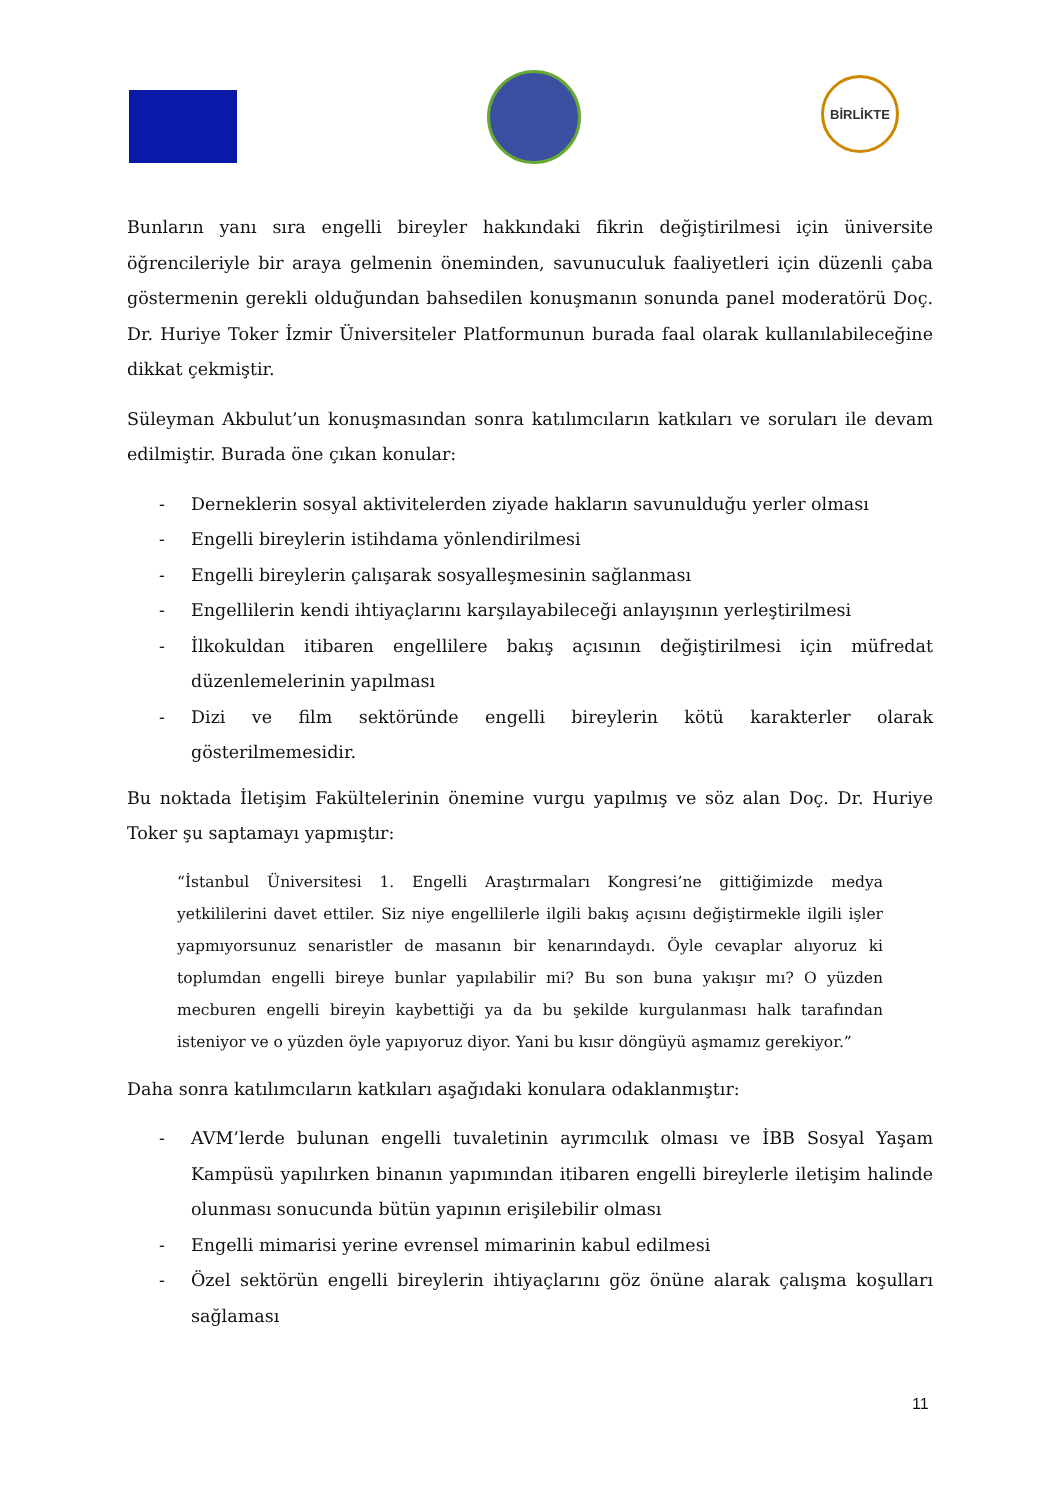BİRLİKTE
Bunların yanı sıra engelli bireyler hakkındaki fikrin değiştirilmesi için üniversite öğrencileriyle bir araya gelmenin öneminden, savunuculuk faaliyetleri için düzenli çaba göstermenin gerekli olduğundan bahsedilen konuşmanın sonunda panel moderatörü Doç. Dr. Huriye Toker İzmir Üniversiteler Platformunun burada faal olarak kullanılabileceğine dikkat çekmiştir.
Süleyman Akbulut’un konuşmasından sonra katılımcıların katkıları ve soruları ile devam edilmiştir. Burada öne çıkan konular:
- Derneklerin sosyal aktivitelerden ziyade hakların savunulduğu yerler olması
- Engelli bireylerin istihdama yönlendirilmesi
- Engelli bireylerin çalışarak sosyalleşmesinin sağlanması
- Engellilerin kendi ihtiyaçlarını karşılayabileceği anlayışının yerleştirilmesi
- İlkokuldan itibaren engellilere bakış açısının değiştirilmesi için müfredat düzenlemelerinin yapılması
- Dizi ve film sektöründe engelli bireylerin kötü karakterler olarak gösterilmemesidir.
Bu noktada İletişim Fakültelerinin önemine vurgu yapılmış ve söz alan Doç. Dr. Huriye Toker şu saptamayı yapmıştır:
“İstanbul Üniversitesi 1. Engelli Araştırmaları Kongresi’ne gittiğimizde medya yetkililerini davet ettiler. Siz niye engellilerle ilgili bakış açısını değiştirmekle ilgili işler yapmıyorsunuz senaristler de masanın bir kenarındaydı. Öyle cevaplar alıyoruz ki toplumdan engelli bireye bunlar yapılabilir mi? Bu son buna yakışır mı? O yüzden mecburen engelli bireyin kaybettiği ya da bu şekilde kurgulanması halk tarafından isteniyor ve o yüzden öyle yapıyoruz diyor. Yani bu kısır döngüyü aşmamız gerekiyor.”
Daha sonra katılımcıların katkıları aşağıdaki konulara odaklanmıştır:
- AVM’lerde bulunan engelli tuvaletinin ayrımcılık olması ve İBB Sosyal Yaşam Kampüsü yapılırken binanın yapımından itibaren engelli bireylerle iletişim halinde olunması sonucunda bütün yapının erişilebilir olması
- Engelli mimarisi yerine evrensel mimarinin kabul edilmesi
- Özel sektörün engelli bireylerin ihtiyaçlarını göz önüne alarak çalışma koşulları sağlaması
11